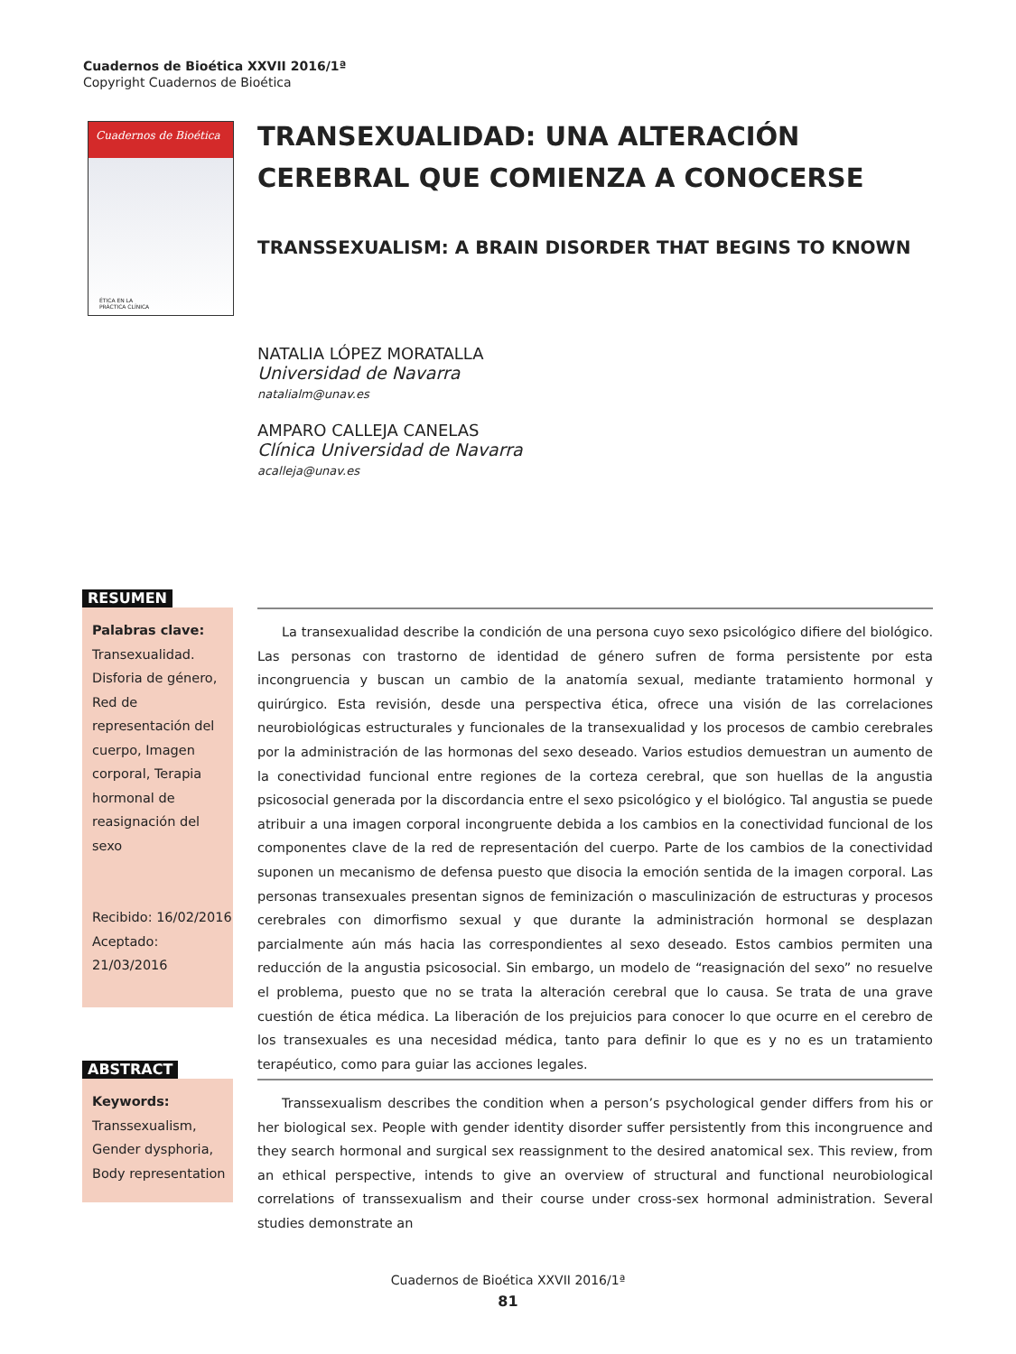Cuadernos de Bioética XXVII 2016/1ª
Copyright Cuadernos de Bioética
Cuadernos de Bioética
ÉTICA EN LA
PRÁCTICA CLÍNICA
TRANSEXUALIDAD: UNA ALTERACIÓN CEREBRAL QUE COMIENZA A CONOCERSE
TRANSSEXUALISM: A BRAIN DISORDER THAT BEGINS TO KNOWN
NATALIA LÓPEZ MORATALLA
Universidad de Navarra
natalialm@unav.es
AMPARO CALLEJA CANELAS
Clínica Universidad de Navarra
acalleja@unav.es
RESUMEN
Palabras clave:
Transexualidad. Disforia de género, Red de representación del cuerpo, Imagen corporal, Terapia hormonal de reasignación del sexo
Recibido: 16/02/2016
Aceptado: 21/03/2016
La transexualidad describe la condición de una persona cuyo sexo psicológico difiere del biológico. Las personas con trastorno de identidad de género sufren de forma persistente por esta incongruencia y buscan un cambio de la anatomía sexual, mediante tratamiento hormonal y quirúrgico. Esta revisión, desde una perspectiva ética, ofrece una visión de las correlaciones neurobiológicas estructurales y funcionales de la transexualidad y los procesos de cambio cerebrales por la administración de las hormonas del sexo deseado. Varios estudios demuestran un aumento de la conectividad funcional entre regiones de la corteza cerebral, que son huellas de la angustia psicosocial generada por la discordancia entre el sexo psicológico y el biológico. Tal angustia se puede atribuir a una imagen corporal incongruente debida a los cambios en la conectividad funcional de los componentes clave de la red de representación del cuerpo. Parte de los cambios de la conectividad suponen un mecanismo de defensa puesto que disocia la emoción sentida de la imagen corporal. Las personas transexuales presentan signos de feminización o masculinización de estructuras y procesos cerebrales con dimorfismo sexual y que durante la administración hormonal se desplazan parcialmente aún más hacia las correspondientes al sexo deseado. Estos cambios permiten una reducción de la angustia psicosocial. Sin embargo, un modelo de “reasignación del sexo” no resuelve el problema, puesto que no se trata la alteración cerebral que lo causa. Se trata de una grave cuestión de ética médica. La liberación de los prejuicios para conocer lo que ocurre en el cerebro de los transexuales es una necesidad médica, tanto para definir lo que es y no es un tratamiento terapéutico, como para guiar las acciones legales.
ABSTRACT
Keywords:
Transsexualism, Gender dysphoria, Body representation
Transsexualism describes the condition when a person’s psychological gender differs from his or her biological sex. People with gender identity disorder suffer persistently from this incongruence and they search hormonal and surgical sex reassignment to the desired anatomical sex. This review, from an ethical perspective, intends to give an overview of structural and functional neurobiological correlations of transsexualism and their course under cross-sex hormonal administration. Several studies demonstrate an
Cuadernos de Bioética XXVII 2016/1ª
81